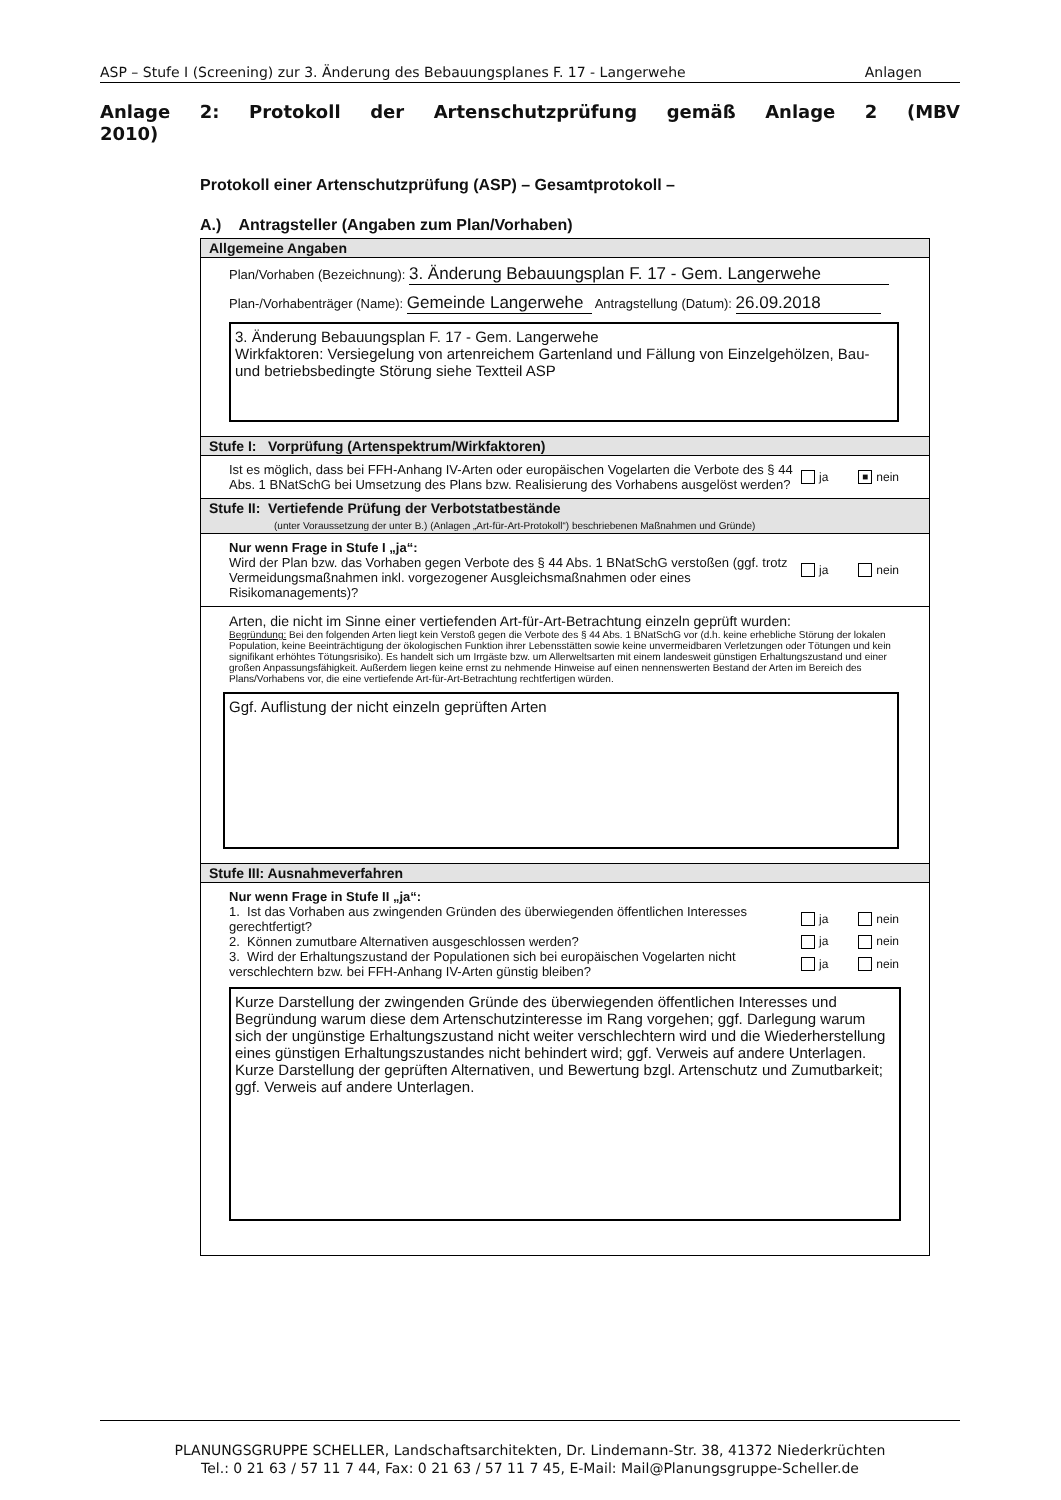ASP – Stufe I (Screening) zur 3. Änderung des Bebauungsplanes F. 17 - Langerwehe Anlagen
Anlage 2: Protokoll der Artenschutzprüfung gemäß Anlage 2 (MBV
2010)
Protokoll einer Artenschutzprüfung (ASP) – Gesamtprotokoll –
A.) Antragsteller (Angaben zum Plan/Vorhaben)
Allgemeine Angaben
Plan/Vorhaben (Bezeichnung): 3. Änderung Bebauungsplan F. 17 - Gem. Langerwehe
Plan-/Vorhabenträger (Name): Gemeinde Langerwehe Antragstellung (Datum): 26.09.2018
3. Änderung Bebauungsplan F. 17 - Gem. Langerwehe
Wirkfaktoren: Versiegelung von artenreichem Gartenland und Fällung von Einzelgehölzen, Bau- und betriebsbedingte Störung siehe Textteil ASP
Stufe I: Vorprüfung (Artenspektrum/Wirkfaktoren)
Ist es möglich, dass bei FFH-Anhang IV-Arten oder europäischen Vogelarten die Verbote des § 44 Abs. 1 BNatSchG bei Umsetzung des Plans bzw. Realisierung des Vorhabens ausgelöst werden?
ja ■ nein
Stufe II: Vertiefende Prüfung der Verbotstatbestände
(unter Voraussetzung der unter B.) (Anlagen „Art-für-Art-Protokoll“) beschriebenen Maßnahmen und Gründe)
Nur wenn Frage in Stufe I „ja“:
Wird der Plan bzw. das Vorhaben gegen Verbote des § 44 Abs. 1 BNatSchG verstoßen (ggf. trotz Vermeidungsmaßnahmen inkl. vorgezogener Ausgleichsmaßnahmen oder eines Risikomanagements)?
ja nein
Arten, die nicht im Sinne einer vertiefenden Art-für-Art-Betrachtung einzeln geprüft wurden:
Begründung: Bei den folgenden Arten liegt kein Verstoß gegen die Verbote des § 44 Abs. 1 BNatSchG vor (d.h. keine erhebliche Störung der lokalen Population, keine Beeinträchtigung der ökologischen Funktion ihrer Lebensstätten sowie keine unvermeidbaren Verletzungen oder Tötungen und kein signifikant erhöhtes Tötungsrisiko). Es handelt sich um Irrgäste bzw. um Allerweltsarten mit einem landesweit günstigen Erhaltungszustand und einer großen Anpassungsfähigkeit. Außerdem liegen keine ernst zu nehmende Hinweise auf einen nennenswerten Bestand der Arten im Bereich des Plans/Vorhabens vor, die eine vertiefende Art-für-Art-Betrachtung rechtfertigen würden.
Ggf. Auflistung der nicht einzeln geprüften Arten
Stufe III: Ausnahmeverfahren
Nur wenn Frage in Stufe II „ja“:
1. Ist das Vorhaben aus zwingenden Gründen des überwiegenden öffentlichen Interesses gerechtfertigt?
ja nein
2. Können zumutbare Alternativen ausgeschlossen werden?
ja nein
3. Wird der Erhaltungszustand der Populationen sich bei europäischen Vogelarten nicht verschlechtern bzw. bei FFH-Anhang IV-Arten günstig bleiben?
ja nein
Kurze Darstellung der zwingenden Gründe des überwiegenden öffentlichen Interesses und Begründung warum diese dem Artenschutzinteresse im Rang vorgehen; ggf. Darlegung warum sich der ungünstige Erhaltungszustand nicht weiter verschlechtern wird und die Wiederherstellung eines günstigen Erhaltungszustandes nicht behindert wird; ggf. Verweis auf andere Unterlagen.
Kurze Darstellung der geprüften Alternativen, und Bewertung bzgl. Artenschutz und Zumutbarkeit; ggf. Verweis auf andere Unterlagen.
PLANUNGSGRUPPE SCHELLER, Landschaftsarchitekten, Dr. Lindemann-Str. 38, 41372 Niederkrüchten
Tel.: 0 21 63 / 57 11 7 44, Fax: 0 21 63 / 57 11 7 45, E-Mail: Mail@Planungsgruppe-Scheller.de